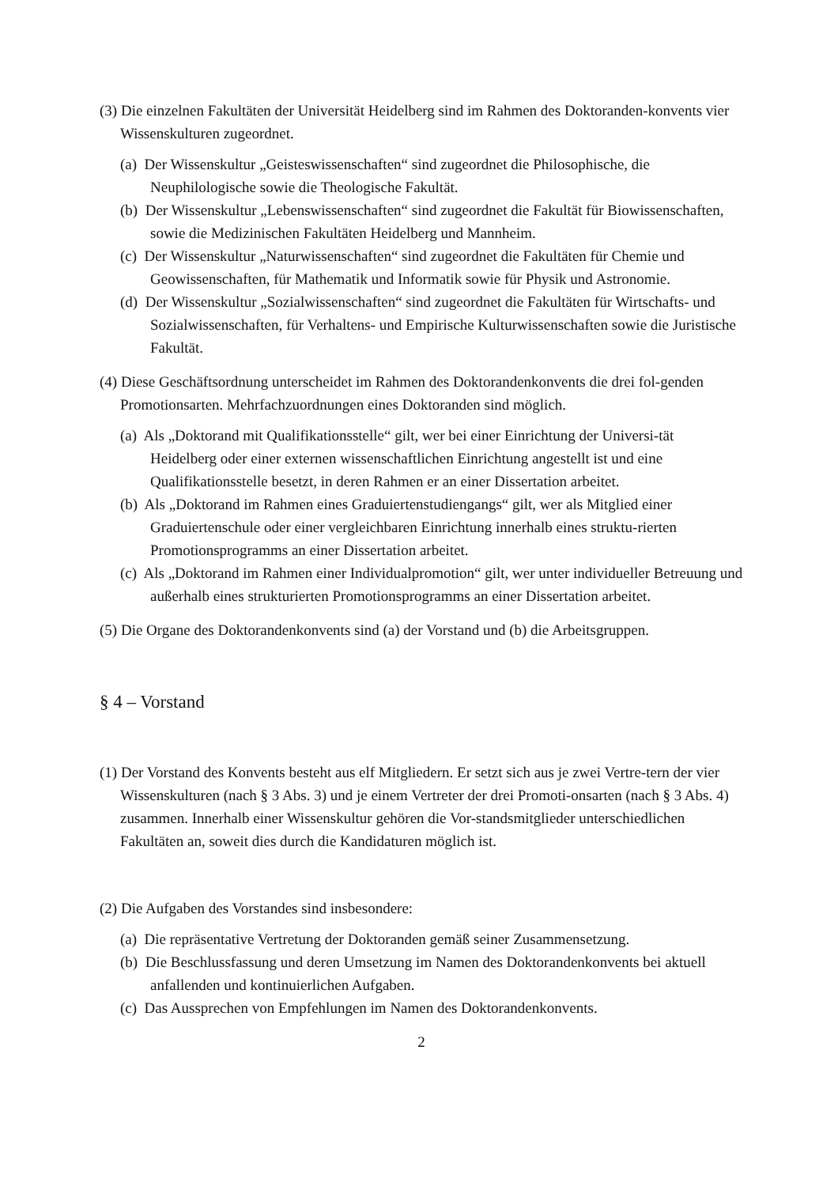(3) Die einzelnen Fakultäten der Universität Heidelberg sind im Rahmen des Doktoranden-konvents vier Wissenskulturen zugeordnet.
(a) Der Wissenskultur „Geisteswissenschaften“ sind zugeordnet die Philosophische, die Neuphilologische sowie die Theologische Fakultät.
(b) Der Wissenskultur „Lebenswissenschaften“ sind zugeordnet die Fakultät für Biowissenschaften, sowie die Medizinischen Fakultäten Heidelberg und Mannheim.
(c) Der Wissenskultur „Naturwissenschaften“ sind zugeordnet die Fakultäten für Chemie und Geowissenschaften, für Mathematik und Informatik sowie für Physik und Astronomie.
(d) Der Wissenskultur „Sozialwissenschaften“ sind zugeordnet die Fakultäten für Wirtschafts- und Sozialwissenschaften, für Verhaltens- und Empirische Kulturwissenschaften sowie die Juristische Fakultät.
(4) Diese Geschäftsordnung unterscheidet im Rahmen des Doktorandenkonvents die drei fol-genden Promotionsarten. Mehrfachzuordnungen eines Doktoranden sind möglich.
(a) Als „Doktorand mit Qualifikationsstelle“ gilt, wer bei einer Einrichtung der Universi-tät Heidelberg oder einer externen wissenschaftlichen Einrichtung angestellt ist und eine Qualifikationsstelle besetzt, in deren Rahmen er an einer Dissertation arbeitet.
(b) Als „Doktorand im Rahmen eines Graduiertenstudiengangs“ gilt, wer als Mitglied einer Graduiertenschule oder einer vergleichbaren Einrichtung innerhalb eines struktu-rierten Promotionsprogramms an einer Dissertation arbeitet.
(c) Als „Doktorand im Rahmen einer Individualpromotion“ gilt, wer unter individueller Betreuung und außerhalb eines strukturierten Promotionsprogramms an einer Dissertation arbeitet.
(5) Die Organe des Doktorandenkonvents sind (a) der Vorstand und (b) die Arbeitsgruppen.
§ 4 – Vorstand
(1) Der Vorstand des Konvents besteht aus elf Mitgliedern. Er setzt sich aus je zwei Vertre-tern der vier Wissenskulturen (nach § 3 Abs. 3) und je einem Vertreter der drei Promoti-onsarten (nach § 3 Abs. 4) zusammen. Innerhalb einer Wissenskultur gehören die Vor-standsmitglieder unterschiedlichen Fakultäten an, soweit dies durch die Kandidaturen möglich ist.
(2) Die Aufgaben des Vorstandes sind insbesondere:
(a) Die repräsentative Vertretung der Doktoranden gemäß seiner Zusammensetzung.
(b) Die Beschlussfassung und deren Umsetzung im Namen des Doktorandenkonvents bei aktuell anfallenden und kontinuierlichen Aufgaben.
(c) Das Aussprechen von Empfehlungen im Namen des Doktorandenkonvents.
2